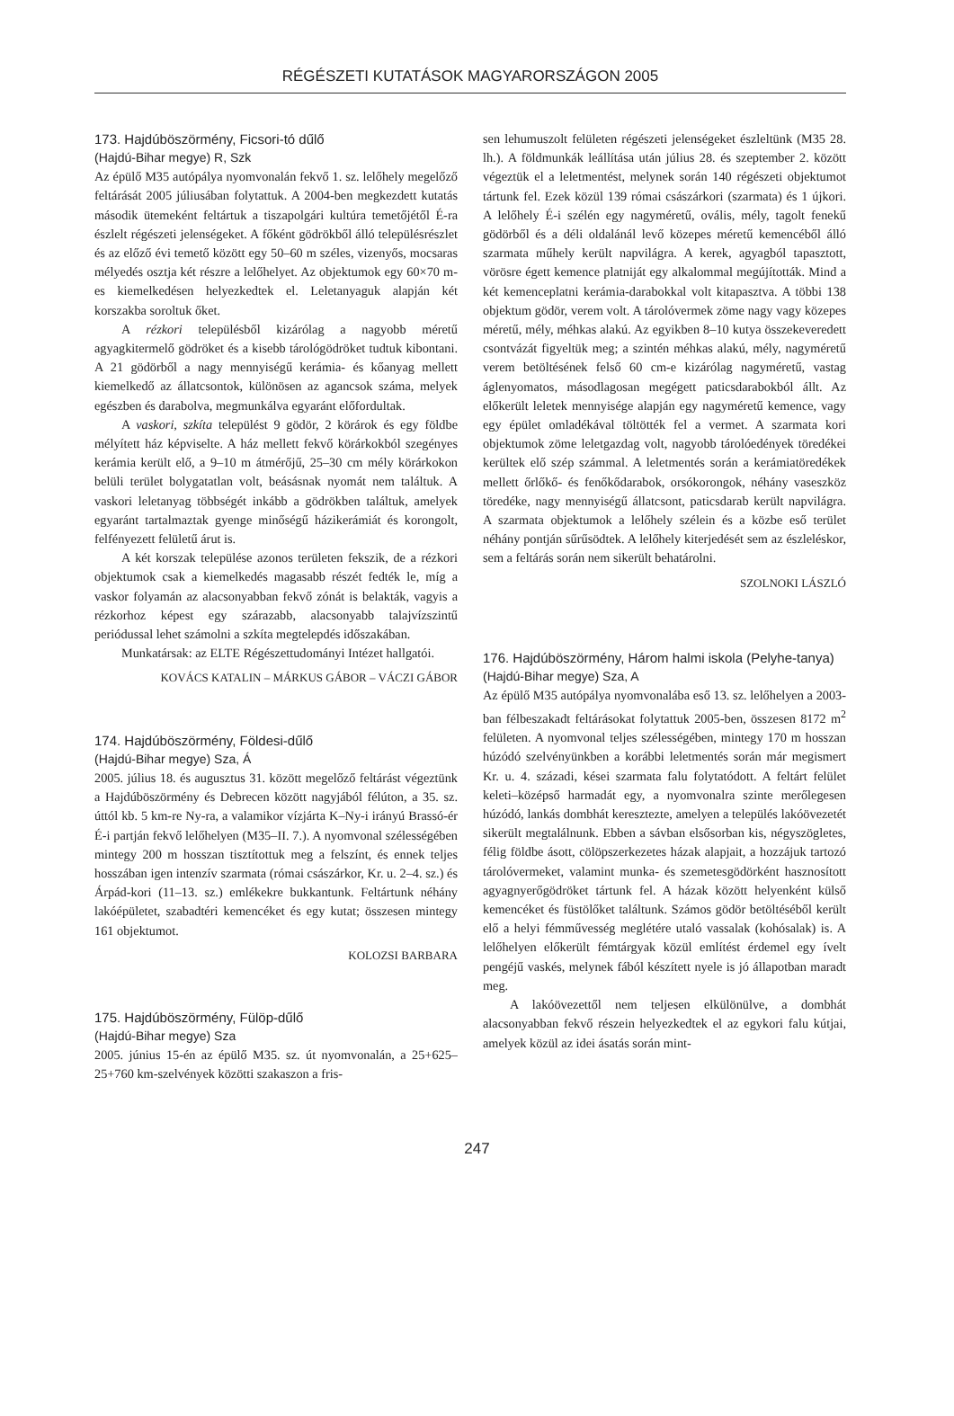RÉGÉSZETI KUTATÁSOK MAGYARORSZÁGON 2005
173. Hajdúböszörmény, Ficsori-tó dűlő
(Hajdú-Bihar megye) R, Szk
Az épülő M35 autópálya nyomvonalán fekvő 1. sz. lelőhely megelőző feltárását 2005 júliusában folytattuk. A 2004-ben megkezdett kutatás második ütemeként feltártuk a tiszapolgári kultúra temetőjétől É-ra észlelt régészeti jelenségeket. A főként gödrökből álló településrészlet és az előző évi temető között egy 50–60 m széles, vizenyős, mocsaras mélyedés osztja két részre a lelőhelyet. Az objektumok egy 60×70 m-es kiemelkedésen helyezkedtek el. Leletanyaguk alapján két korszakba soroltuk őket.
A rézkori településből kizárólag a nagyobb méretű agyagkitermelő gödröket és a kisebb tárológödröket tudtuk kibontani. A 21 gödörből a nagy mennyiségű kerámia- és kőanyag mellett kiemelkedő az állatcsontok, különösen az agancsok száma, melyek egészben és darabolva, megmunkálva egyaránt előfordultak.
A vaskori, szkíta települést 9 gödör, 2 körárok és egy földbe mélyített ház képviselte. A ház mellett fekvő körárkokból szegényes kerámia került elő, a 9–10 m átmérőjű, 25–30 cm mély körárkokon belüli terület bolygatatlan volt, beásásnak nyomát nem találtuk. A vaskori leletanyag többségét inkább a gödrökben találtuk, amelyek egyaránt tartalmaztak gyenge minőségű házikerámiát és korongolt, felfényezett felületű árut is.
A két korszak települése azonos területen fekszik, de a rézkori objektumok csak a kiemelkedés magasabb részét fedték le, míg a vaskor folyamán az alacsonyabban fekvő zónát is belakták, vagyis a rézkorhoz képest egy szárazabb, alacsonyabb talajvízszintű periódussal lehet számolni a szkíta megtelepdés időszakában.
Munkatársak: az ELTE Régészettudományi Intézet hallgatói.
KOVÁCS KATALIN – MÁRKUS GÁBOR – VÁCZI GÁBOR
174. Hajdúböszörmény, Földesi-dűlő
(Hajdú-Bihar megye) Sza, Á
2005. július 18. és augusztus 31. között megelőző feltárást végeztünk a Hajdúböszörmény és Debrecen között nagyjából félúton, a 35. sz. úttól kb. 5 km-re Ny-ra, a valamikor vízjárta K–Ny-i irányú Brassó-ér É-i partján fekvő lelőhelyen (M35–II. 7.). A nyomvonal szélességében mintegy 200 m hosszan tisztítottuk meg a felszínt, és ennek teljes hosszában igen intenzív szarmata (római császárkor, Kr. u. 2–4. sz.) és Árpád-kori (11–13. sz.) emlékekre bukkantunk. Feltártunk néhány lakóépületet, szabadtéri kemencéket és egy kutat; összesen mintegy 161 objektumot.
KOLOZSI BARBARA
175. Hajdúböszörmény, Fülöp-dűlő
(Hajdú-Bihar megye) Sza
2005. június 15-én az épülő M35. sz. út nyomvonalán, a 25+625–25+760 km-szelvények közötti szakaszon a fris-
sen lehumuszolt felületen régészeti jelenségeket észleltünk (M35 28. lh.). A földmunkák leállítása után július 28. és szeptember 2. között végeztük el a leletmentést, melynek során 140 régészeti objektumot tártunk fel. Ezek közül 139 római császárkori (szarmata) és 1 újkori. A lelőhely É-i szélén egy nagyméretű, ovális, mély, tagolt fenekű gödörből és a déli oldalánál levő közepes méretű kemencéből álló szarmata műhely került napvilágra. A kerek, agyagból tapasztott, vörösre égett kemence platniját egy alkalommal megújították. Mind a két kemenceplatni kerámia-darabokkal volt kitapasztva. A többi 138 objektum gödör, verem volt. A tárolóvermek zöme nagy vagy közepes méretű, mély, méhkas alakú. Az egyikben 8–10 kutya összekeveredett csontvázát figyeltük meg; a szintén méhkas alakú, mély, nagyméretű verem betöltésének felső 60 cm-e kizárólag nagyméretű, vastag áglenyomatos, másodlagosan megégett paticsdarabokból állt. Az előkerült leletek mennyisége alapján egy nagyméretű kemence, vagy egy épület omladékával töltötték fel a vermet. A szarmata kori objektumok zöme leletgazdag volt, nagyobb tárolóedények töredékei kerültek elő szép számmal. A leletmentés során a kerámiatöredékek mellett őrlőkő- és fenőkődarabok, orsókorongok, néhány vaseszköz töredéke, nagy mennyiségű állatcsont, paticsdarab került napvilágra. A szarmata objektumok a lelőhely szélein és a közbe eső terület néhány pontján sűrűsödtek. A lelőhely kiterjedését sem az észleléskor, sem a feltárás során nem sikerült behatárolni.
SZOLNOKI LÁSZLÓ
176. Hajdúböszörmény, Három halmi iskola (Pelyhe-tanya)
(Hajdú-Bihar megye) Sza, A
Az épülő M35 autópálya nyomvonalába eső 13. sz. lelőhelyen a 2003-ban félbeszakadt feltárásokat folytattuk 2005-ben, összesen 8172 m<sup>2</sup> felületen. A nyomvonal teljes szélességében, mintegy 170 m hosszan húzódó szelvényünkben a korábbi leletmentés során már megismert Kr. u. 4. századi, kései szarmata falu folytatódott. A feltárt felület keleti–középső harmadát egy, a nyomvonalra szinte merőlegesen húzódó, lankás dombhát keresztezte, amelyen a település lakóövezetét sikerült megtalálnunk. Ebben a sávban elsősorban kis, négyszögletes, félig földbe ásott, cölöpszerkezetes házak alapjait, a hozzájuk tartozó tárolóvermeket, valamint munka- és szemetesgödörként hasznosított agyagnyerőgödröket tártunk fel. A házak között helyenként külső kemencéket és füstölőket találtunk. Számos gödör betöltéséből került elő a helyi fémművesség meglétére utaló vassalak (kohósalak) is. A lelőhelyen előkerült fémtárgyak közül említést érdemel egy ívelt pengéjű vaskés, melynek fából készített nyele is jó állapotban maradt meg.
A lakóövezettől nem teljesen elkülönülve, a dombhát alacsonyabban fekvő részein helyezkedtek el az egykori falu kútjai, amelyek közül az idei ásatás során mint-
247